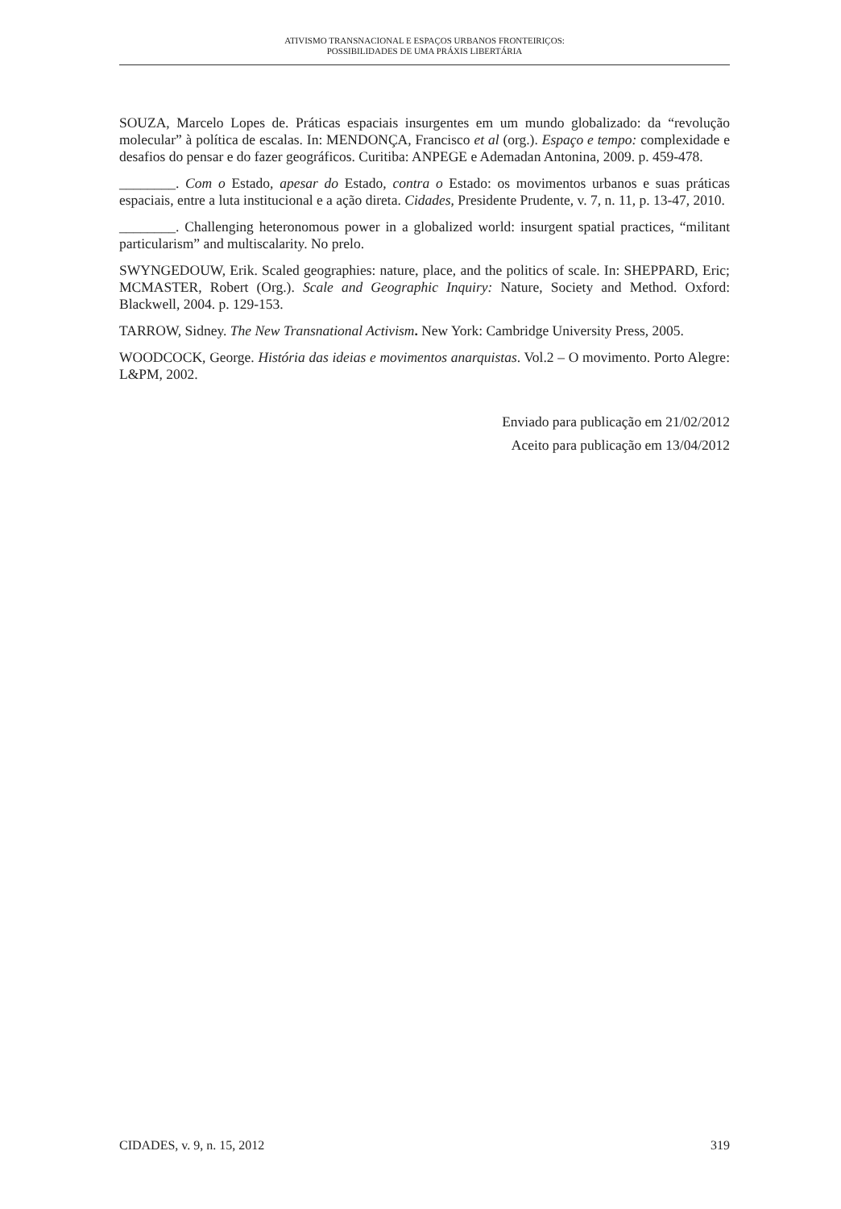ATIVISMO TRANSNACIONAL E ESPAÇOS URBANOS FRONTEIRIÇOS:
POSSIBILIDADES DE UMA PRÁXIS LIBERTÁRIA
SOUZA, Marcelo Lopes de. Práticas espaciais insurgentes em um mundo globalizado: da “revolução molecular” à política de escalas. In: MENDONÇA, Francisco et al (org.). Espaço e tempo: complexidade e desafios do pensar e do fazer geográficos. Curitiba: ANPEGE e Ademadan Antonina, 2009. p. 459-478.
________. Com o Estado, apesar do Estado, contra o Estado: os movimentos urbanos e suas práticas espaciais, entre a luta institucional e a ação direta. Cidades, Presidente Prudente, v. 7, n. 11, p. 13-47, 2010.
________. Challenging heteronomous power in a globalized world: insurgent spatial practices, “militant particularism” and multiscalarity. No prelo.
SWYNGEDOUW, Erik. Scaled geographies: nature, place, and the politics of scale. In: SHEPPARD, Eric; MCMASTER, Robert (Org.). Scale and Geographic Inquiry: Nature, Society and Method. Oxford: Blackwell, 2004. p. 129-153.
TARROW, Sidney. The New Transnational Activism. New York: Cambridge University Press, 2005.
WOODCOCK, George. História das ideias e movimentos anarquistas. Vol.2 – O movimento. Porto Alegre: L&PM, 2002.
Enviado para publicação em 21/02/2012
Aceito para publicação em 13/04/2012
CIDADES, v. 9, n. 15, 2012 319